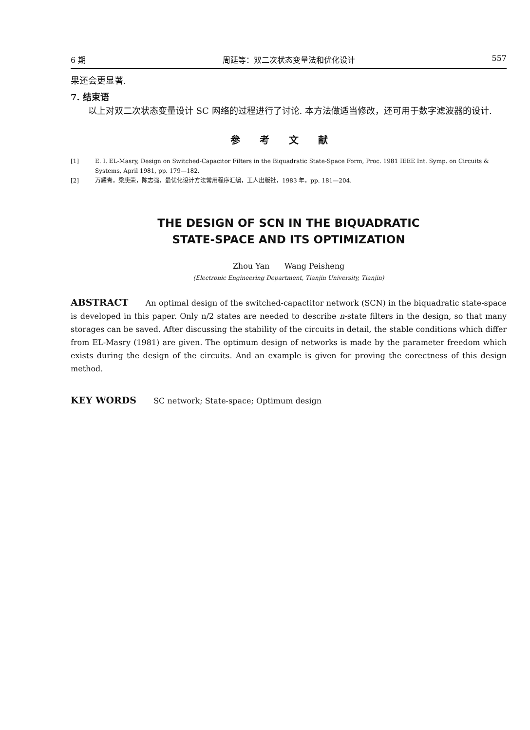6 期 周延等：双二次状态变量法和优化设计 557
果还会更显著.
7. 结束语
以上对双二次状态变量设计 SC 网络的过程进行了讨论. 本方法做适当修改，还可用于数字滤波器的设计.
参考文献
[1] E. I. EL-Masry, Design on Switched-Capacitor Filters in the Biquadratic State-Space Form, Proc. 1981 IEEE Int. Symp. on Circuits & Systems, April 1981, pp. 179—182.
[2] 万耀青，梁庚荣，陈志强，最优化设计方法常用程序汇编，工人出版社，1983 年，pp. 181—204.
THE DESIGN OF SCN IN THE BIQUADRATIC
STATE-SPACE AND ITS OPTIMIZATION
Zhou Yan Wang Peisheng
(Electronic Engineering Department, Tianjin University, Tianjin)
ABSTRACT An optimal design of the switched-capactitor network (SCN) in the biquadratic state-space is developed in this paper. Only n/2 states are needed to describe n-state filters in the design, so that many storages can be saved. After discussing the stability of the circuits in detail, the stable conditions which differ from EL-Masry (1981) are given. The optimum design of networks is made by the parameter freedom which exists during the design of the circuits. And an example is given for proving the corectness of this design method.
KEY WORDS SC network; State-space; Optimum design